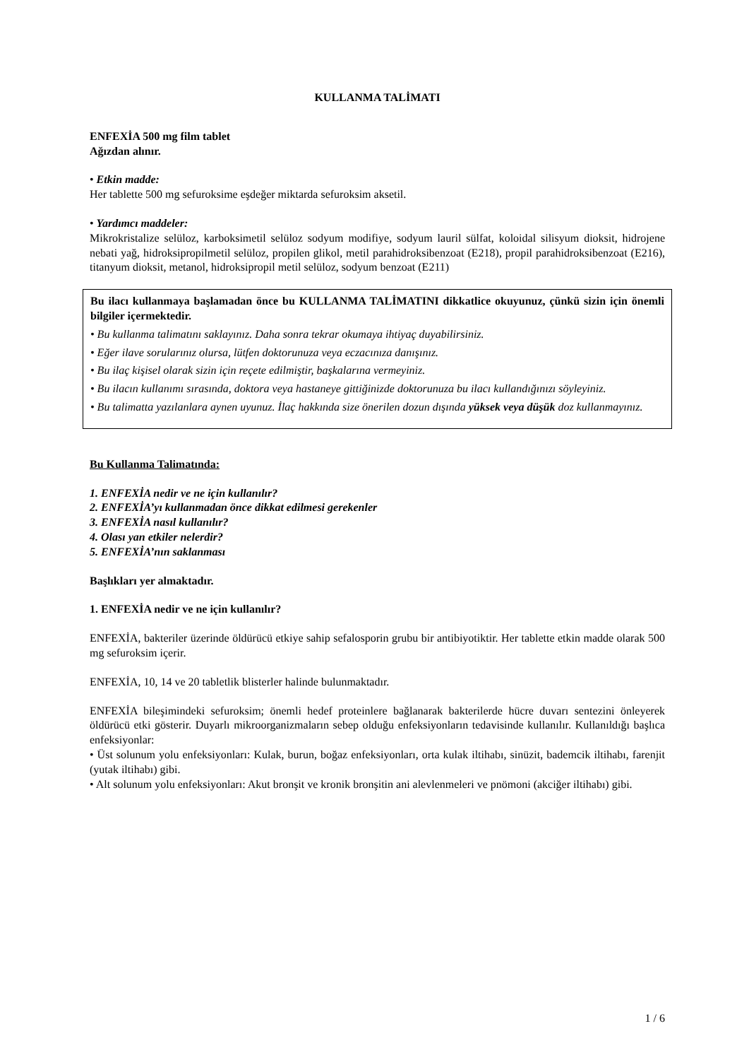KULLANMA TALİMATI
ENFEXİA 500 mg film tablet
Ağızdan alınır.
• Etkin madde:
Her tablette 500 mg sefuroksime eşdeğer miktarda sefuroksim aksetil.
• Yardımcı maddeler:
Mikrokristalize selüloz, karboksimetil selüloz sodyum modifiye, sodyum lauril sülfat, koloidal silisyum dioksit, hidrojene nebati yağ, hidroksipropilmetil selüloz, propilen glikol, metil parahidroksibenzoat (E218), propil parahidroksibenzoat (E216), titanyum dioksit, metanol, hidroksipropil metil selüloz, sodyum benzoat (E211)
Bu ilacı kullanmaya başlamadan önce bu KULLANMA TALİMATINI dikkatlice okuyunuz, çünkü sizin için önemli bilgiler içermektedir.
• Bu kullanma talimatını saklayınız. Daha sonra tekrar okumaya ihtiyaç duyabilirsiniz.
• Eğer ilave sorularınız olursa, lütfen doktorunuza veya eczacınıza danışınız.
• Bu ilaç kişisel olarak sizin için reçete edilmiştir, başkalarına vermeyiniz.
• Bu ilacın kullanımı sırasında, doktora veya hastaneye gittiğinizde doktorunuza bu ilacı kullandığınızı söyleyiniz.
• Bu talimatta yazılanlara aynen uyunuz. İlaç hakkında size önerilen dozun dışında yüksek veya düşük doz kullanmayınız.
Bu Kullanma Talimatında:
1. ENFEXİA nedir ve ne için kullanılır?
2. ENFEXİA’yı kullanmadan önce dikkat edilmesi gerekenler
3. ENFEXİA nasıl kullanılır?
4. Olası yan etkiler nelerdir?
5. ENFEXİA’nın saklanması
Başlıkları yer almaktadır.
1. ENFEXİA nedir ve ne için kullanılır?
ENFEXİA, bakteriler üzerinde öldürücü etkiye sahip sefalosporin grubu bir antibiyotiktir. Her tablette etkin madde olarak 500 mg sefuroksim içerir.
ENFEXİA, 10, 14 ve 20 tabletlik blisterler halinde bulunmaktadır.
ENFEXİA bileşimindeki sefuroksim; önemli hedef proteinlere bağlanarak bakterilerde hücre duvarı sentezini önleyerek öldürücü etki gösterir. Duyarlı mikroorganizmaların sebep olduğu enfeksiyonların tedavisinde kullanılır. Kullanıldığı başlıca enfeksiyonlar:
• Üst solunum yolu enfeksiyonları: Kulak, burun, boğaz enfeksiyonları, orta kulak iltihabı, sinüzit, bademcik iltihabı, farenjit (yutak iltihabı) gibi.
• Alt solunum yolu enfeksiyonları: Akut bronşit ve kronik bronşitin ani alevlenmeleri ve pnömoni (akciğer iltihabı) gibi.
1 / 6